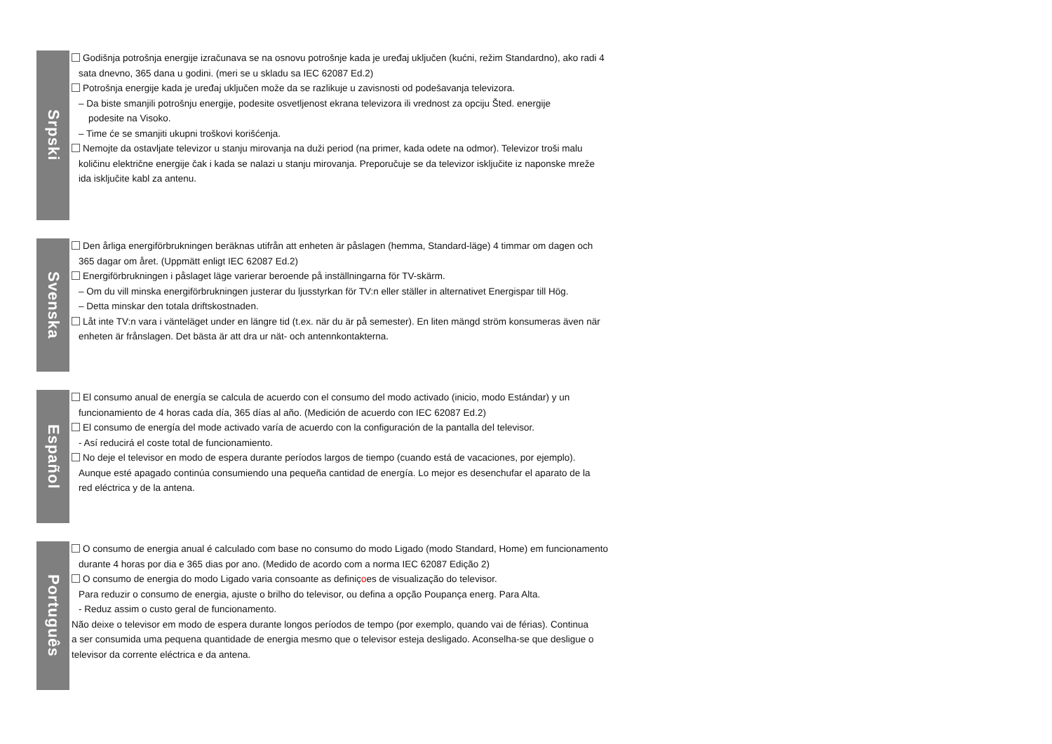Srpski
Godišnja potrošnja energije izračunava se na osnovu potrošnje kada je uređaj uključen (kućni, režim Standardno), ako radi 4
sata dnevno, 365 dana u godini. (meri se u skladu sa IEC 62087 Ed.2)
Potrošnja energije kada je uređaj uključen može da se razlikuje u zavisnosti od podešavanja televizora.
– Da biste smanjili potrošnju energije, podesite osvetljenost ekrana televizora ili vrednost za opciju Šted. energije
podesite na Visoko.
– Time će se smanjiti ukupni troškovi korišćenja.
Nemojte da ostavljate televizor u stanju mirovanja na duži period (na primer, kada odete na odmor). Televizor troši malu
količinu električne energije čak i kada se nalazi u stanju mirovanja. Preporučuje se da televizor isključite iz naponske mreže
ida isključite kabl za antenu.
Svenska
Den årliga energiförbrukningen beräknas utifrån att enheten är påslagen (hemma, Standard-läge) 4 timmar om dagen och
365 dagar om året. (Uppmätt enligt IEC 62087 Ed.2)
Energiförbrukningen i påslaget läge varierar beroende på inställningarna för TV-skärm.
– Om du vill minska energiförbrukningen justerar du ljusstyrkan för TV:n eller ställer in alternativet Energispar till Hög.
– Detta minskar den totala driftskostnaden.
Låt inte TV:n vara i vänteläget under en längre tid (t.ex. när du är på semester). En liten mängd ström konsumeras även när
enheten är frånslagen. Det bästa är att dra ur nät- och antennkontakterna.
Español
El consumo anual de energía se calcula de acuerdo con el consumo del modo activado (inicio, modo Estándar) y un
funcionamiento de 4 horas cada día, 365 días al año. (Medición de acuerdo con IEC 62087 Ed.2)
El consumo de energía del mode activado varía de acuerdo con la configuración de la pantalla del televisor.
- Así reducirá el coste total de funcionamiento.
No deje el televisor en modo de espera durante períodos largos de tiempo (cuando está de vacaciones, por ejemplo).
Aunque esté apagado continúa consumiendo una pequeña cantidad de energía. Lo mejor es desenchufar el aparato de la
red eléctrica y de la antena.
Português
O consumo de energia anual é calculado com base no consumo do modo Ligado (modo Standard, Home) em funcionamento
durante 4 horas por dia e 365 dias por ano. (Medido de acordo com a norma IEC 62087 Edição 2)
O consumo de energia do modo Ligado varia consoante as definiçoes de visualização do televisor.
Para reduzir o consumo de energia, ajuste o brilho do televisor, ou defina a opção Poupança energ. Para Alta.
- Reduz assim o custo geral de funcionamento.
Não deixe o televisor em modo de espera durante longos períodos de tempo (por exemplo, quando vai de férias). Continua
a ser consumida uma pequena quantidade de energia mesmo que o televisor esteja desligado. Aconselha-se que desligue o
televisor da corrente eléctrica e da antena.